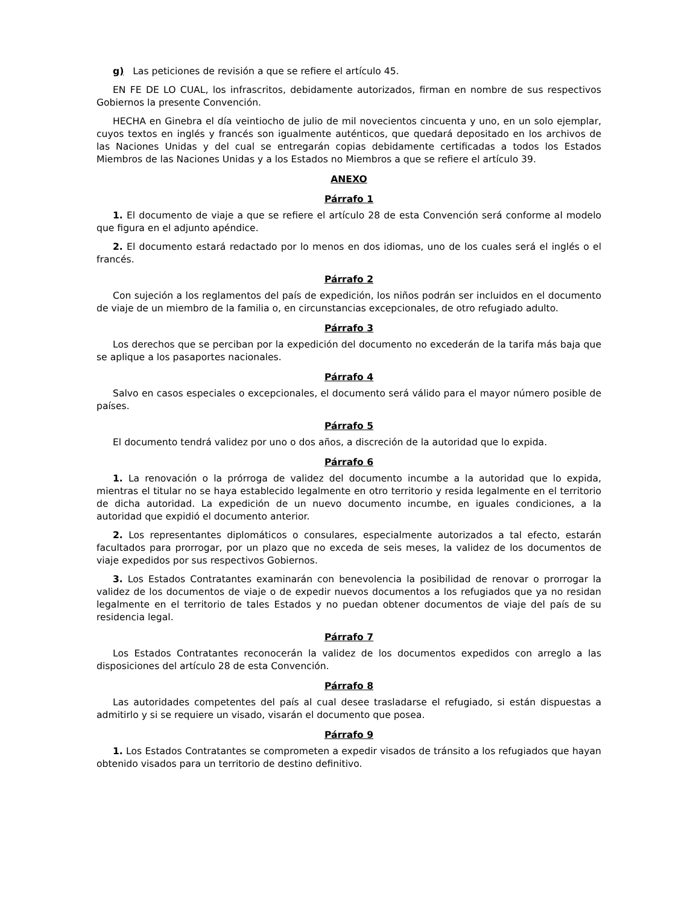g) Las peticiones de revisión a que se refiere el artículo 45.
EN FE DE LO CUAL, los infrascritos, debidamente autorizados, firman en nombre de sus respectivos Gobiernos la presente Convención.
HECHA en Ginebra el día veintiocho de julio de mil novecientos cincuenta y uno, en un solo ejemplar, cuyos textos en inglés y francés son igualmente auténticos, que quedará depositado en los archivos de las Naciones Unidas y del cual se entregarán copias debidamente certificadas a todos los Estados Miembros de las Naciones Unidas y a los Estados no Miembros a que se refiere el artículo 39.
ANEXO
Párrafo 1
1. El documento de viaje a que se refiere el artículo 28 de esta Convención será conforme al modelo que figura en el adjunto apéndice.
2. El documento estará redactado por lo menos en dos idiomas, uno de los cuales será el inglés o el francés.
Párrafo 2
Con sujeción a los reglamentos del país de expedición, los niños podrán ser incluidos en el documento de viaje de un miembro de la familia o, en circunstancias excepcionales, de otro refugiado adulto.
Párrafo 3
Los derechos que se perciban por la expedición del documento no excederán de la tarifa más baja que se aplique a los pasaportes nacionales.
Párrafo 4
Salvo en casos especiales o excepcionales, el documento será válido para el mayor número posible de países.
Párrafo 5
El documento tendrá validez por uno o dos años, a discreción de la autoridad que lo expida.
Párrafo 6
1. La renovación o la prórroga de validez del documento incumbe a la autoridad que lo expida, mientras el titular no se haya establecido legalmente en otro territorio y resida legalmente en el territorio de dicha autoridad. La expedición de un nuevo documento incumbe, en iguales condiciones, a la autoridad que expidió el documento anterior.
2. Los representantes diplomáticos o consulares, especialmente autorizados a tal efecto, estarán facultados para prorrogar, por un plazo que no exceda de seis meses, la validez de los documentos de viaje expedidos por sus respectivos Gobiernos.
3. Los Estados Contratantes examinarán con benevolencia la posibilidad de renovar o prorrogar la validez de los documentos de viaje o de expedir nuevos documentos a los refugiados que ya no residan legalmente en el territorio de tales Estados y no puedan obtener documentos de viaje del país de su residencia legal.
Párrafo 7
Los Estados Contratantes reconocerán la validez de los documentos expedidos con arreglo a las disposiciones del artículo 28 de esta Convención.
Párrafo 8
Las autoridades competentes del país al cual desee trasladarse el refugiado, si están dispuestas a admitirlo y si se requiere un visado, visarán el documento que posea.
Párrafo 9
1. Los Estados Contratantes se comprometen a expedir visados de tránsito a los refugiados que hayan obtenido visados para un territorio de destino definitivo.